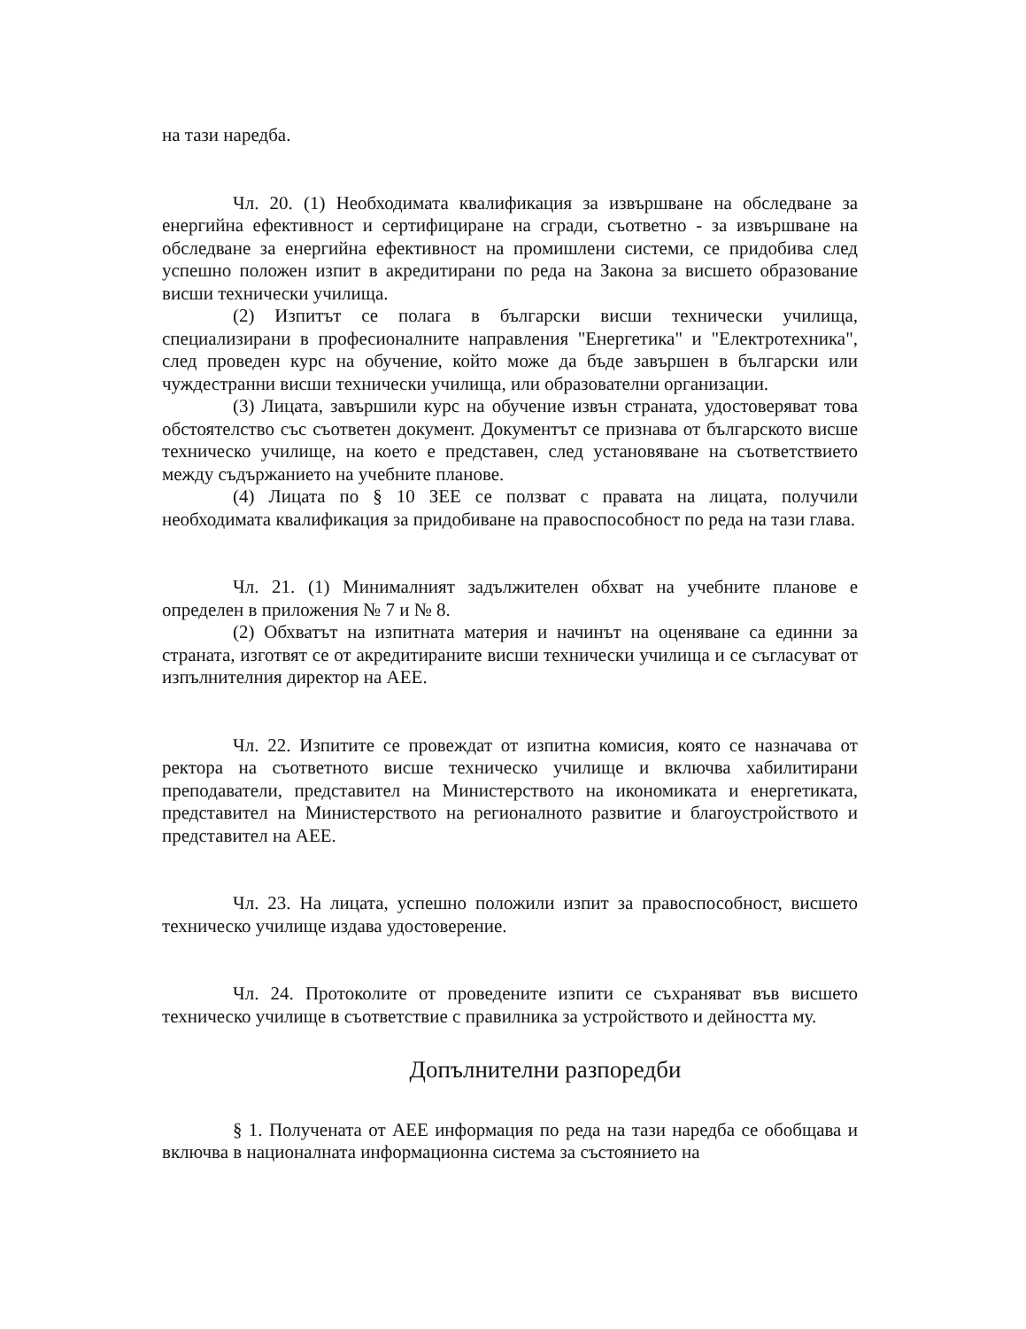на тази наредба.
Чл. 20. (1) Необходимата квалификация за извършване на обследване за енергийна ефективност и сертифициране на сгради, съответно - за извършване на обследване за енергийна ефективност на промишлени системи, се придобива след успешно положен изпит в акредитирани по реда на Закона за висшето образование висши технически училища.
(2) Изпитът се полага в български висши технически училища, специализирани в професионалните направления "Енергетика" и "Електротехника", след проведен курс на обучение, който може да бъде завършен в български или чуждестранни висши технически училища, или образователни организации.
(3) Лицата, завършили курс на обучение извън страната, удостоверяват това обстоятелство със съответен документ. Документът се признава от българското висше техническо училище, на което е представен, след установяване на съответствието между съдържанието на учебните планове.
(4) Лицата по § 10 ЗЕЕ се ползват с правата на лицата, получили необходимата квалификация за придобиване на правоспособност по реда на тази глава.
Чл. 21. (1) Минималният задължителен обхват на учебните планове е определен в приложения № 7 и № 8.
(2) Обхватът на изпитната материя и начинът на оценяване са единни за страната, изготвят се от акредитираните висши технически училища и се съгласуват от изпълнителния директор на АЕЕ.
Чл. 22. Изпитите се провеждат от изпитна комисия, която се назначава от ректора на съответното висше техническо училище и включва хабилитирани преподаватели, представител на Министерството на икономиката и енергетиката, представител на Министерството на регионалното развитие и благоустройството и представител на АЕЕ.
Чл. 23. На лицата, успешно положили изпит за правоспособност, висшето техническо училище издава удостоверение.
Чл. 24. Протоколите от проведените изпити се съхраняват във висшето техническо училище в съответствие с правилника за устройството и дейността му.
Допълнителни разпоредби
§ 1. Получената от АЕЕ информация по реда на тази наредба се обобщава и включва в националната информационна система за състоянието на